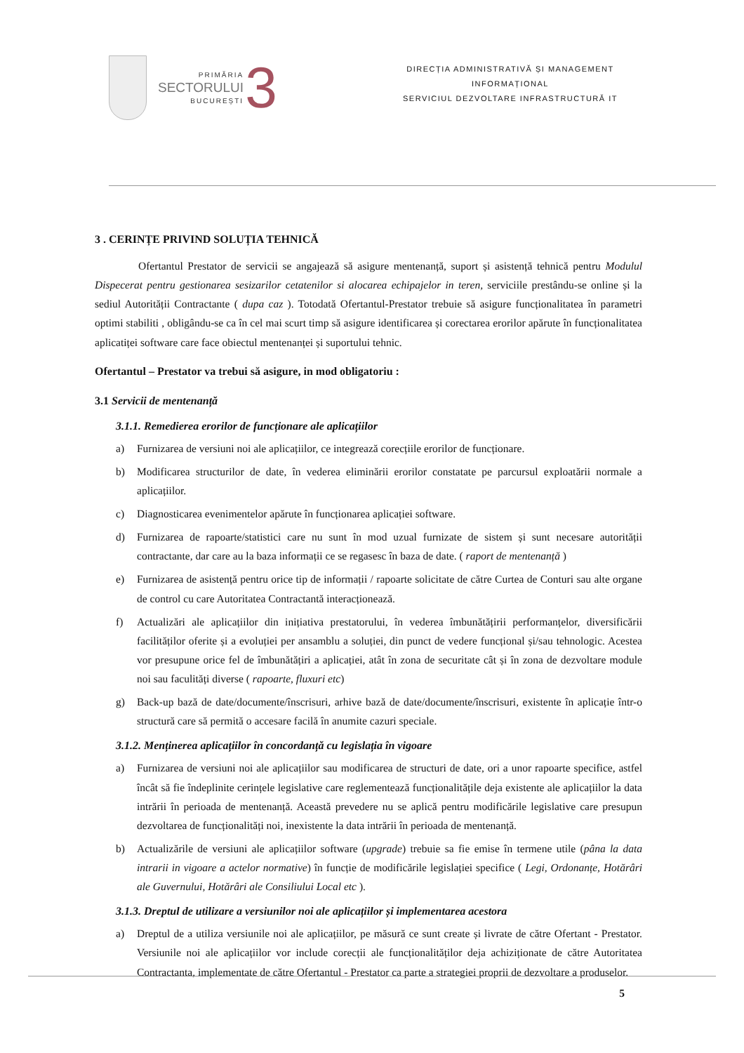PRIMĂRIA
SECTORULUI
BUCUREȘTI
3
DIRECȚIA ADMINISTRATIVĂ ȘI MANAGEMENT
INFORMAȚIONAL
SERVICIUL DEZVOLTARE INFRASTRUCTURĂ IT
3 . CERINȚE PRIVIND SOLUȚIA TEHNICĂ
Ofertantul Prestator de servicii se angajează să asigure mentenanță, suport și asistență tehnică pentru Modulul Dispecerat pentru gestionarea sesizarilor cetatenilor si alocarea echipajelor in teren, serviciile prestându-se online și la sediul Autorității Contractante ( dupa caz ). Totodată Ofertantul-Prestator trebuie să asigure funcționalitatea în parametri optimi stabiliti , obligându-se ca în cel mai scurt timp să asigure identificarea și corectarea erorilor apărute în funcționalitatea aplicatiței software care face obiectul mentenanței și suportului tehnic.
Ofertantul – Prestator va trebui să asigure, in mod obligatoriu :
3.1 Servicii de mentenanță
3.1.1. Remedierea erorilor de funcționare ale aplicațiilor
a) Furnizarea de versiuni noi ale aplicațiilor, ce integrează corecțiile erorilor de funcționare.
b) Modificarea structurilor de date, în vederea eliminării erorilor constatate pe parcursul exploatării normale a aplicațiilor.
c) Diagnosticarea evenimentelor apărute în funcționarea aplicației software.
d) Furnizarea de rapoarte/statistici care nu sunt în mod uzual furnizate de sistem și sunt necesare autorității contractante, dar care au la baza informații ce se regasesc în baza de date. ( raport de mentenanță )
e) Furnizarea de asistență pentru orice tip de informații / rapoarte solicitate de către Curtea de Conturi sau alte organe de control cu care Autoritatea Contractantă interacționează.
f) Actualizări ale aplicațiilor din inițiativa prestatorului, în vederea îmbunătățirii performanțelor, diversificării facilităților oferite și a evoluției per ansamblu a soluției, din punct de vedere funcțional și/sau tehnologic. Acestea vor presupune orice fel de îmbunătățiri a aplicației, atât în zona de securitate cât și în zona de dezvoltare module noi sau faculități diverse ( rapoarte, fluxuri etc)
g) Back-up bază de date/documente/înscrisuri, arhive bază de date/documente/înscrisuri, existente în aplicație într-o structură care să permită o accesare facilă în anumite cazuri speciale.
3.1.2. Menținerea aplicațiilor în concordanță cu legislația în vigoare
a) Furnizarea de versiuni noi ale aplicațiilor sau modificarea de structuri de date, ori a unor rapoarte specifice, astfel încât să fie îndeplinite cerințele legislative care reglementează funcționalitățile deja existente ale aplicațiilor la data intrării în perioada de mentenanță. Această prevedere nu se aplică pentru modificările legislative care presupun dezvoltarea de funcționalități noi, inexistente la data intrării în perioada de mentenanță.
b) Actualizările de versiuni ale aplicațiilor software (upgrade) trebuie sa fie emise în termene utile (pâna la data intrarii in vigoare a actelor normative) în funcție de modificările legislației specifice ( Legi, Ordonanțe, Hotărâri ale Guvernului, Hotărâri ale Consiliului Local etc ).
3.1.3. Dreptul de utilizare a versiunilor noi ale aplicațiilor și implementarea acestora
a) Dreptul de a utiliza versiunile noi ale aplicațiilor, pe măsură ce sunt create și livrate de către Ofertant - Prestator. Versiunile noi ale aplicațiilor vor include corecții ale funcționalităților deja achiziționate de către Autoritatea Contractanta, implementate de către Ofertantul - Prestator ca parte a strategiei proprii de dezvoltare a produselor.
5